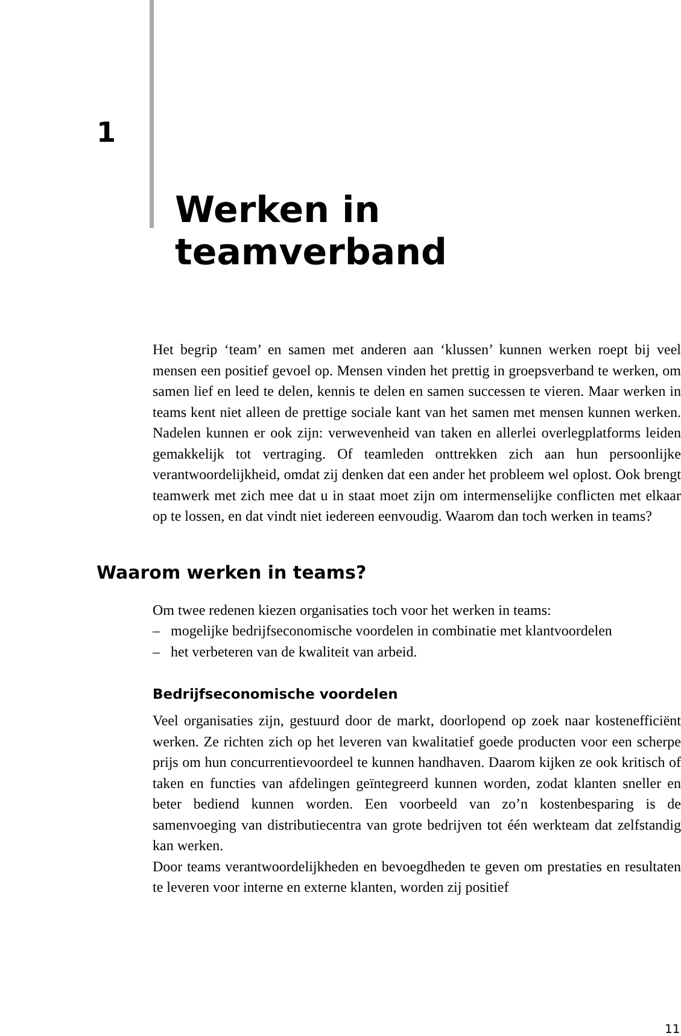1
Werken in teamverband
Het begrip ‘team’ en samen met anderen aan ‘klussen’ kunnen werken roept bij veel mensen een positief gevoel op. Mensen vinden het prettig in groepsverband te werken, om samen lief en leed te delen, kennis te delen en samen successen te vieren. Maar werken in teams kent niet alleen de prettige sociale kant van het samen met mensen kunnen werken. Nadelen kunnen er ook zijn: verwevenheid van taken en allerlei overlegplatforms leiden gemakkelijk tot vertraging. Of teamleden onttrekken zich aan hun persoonlijke verantwoordelijkheid, omdat zij denken dat een ander het probleem wel oplost. Ook brengt teamwerk met zich mee dat u in staat moet zijn om intermenselijke conflicten met elkaar op te lossen, en dat vindt niet iedereen eenvoudig. Waarom dan toch werken in teams?
Waarom werken in teams?
Om twee redenen kiezen organisaties toch voor het werken in teams:
– mogelijke bedrijfseconomische voordelen in combinatie met klantvoordelen
– het verbeteren van de kwaliteit van arbeid.
Bedrijfseconomische voordelen
Veel organisaties zijn, gestuurd door de markt, doorlopend op zoek naar kostenefficiënt werken. Ze richten zich op het leveren van kwalitatief goede producten voor een scherpe prijs om hun concurrentievoordeel te kunnen handhaven. Daarom kijken ze ook kritisch of taken en functies van afdelingen geïntegreerd kunnen worden, zodat klanten sneller en beter bediend kunnen worden. Een voorbeeld van zo’n kostenbesparing is de samenvoeging van distributiecentra van grote bedrijven tot één werkteam dat zelfstandig kan werken.
Door teams verantwoordelijkheden en bevoegdheden te geven om prestaties en resultaten te leveren voor interne en externe klanten, worden zij positief
11